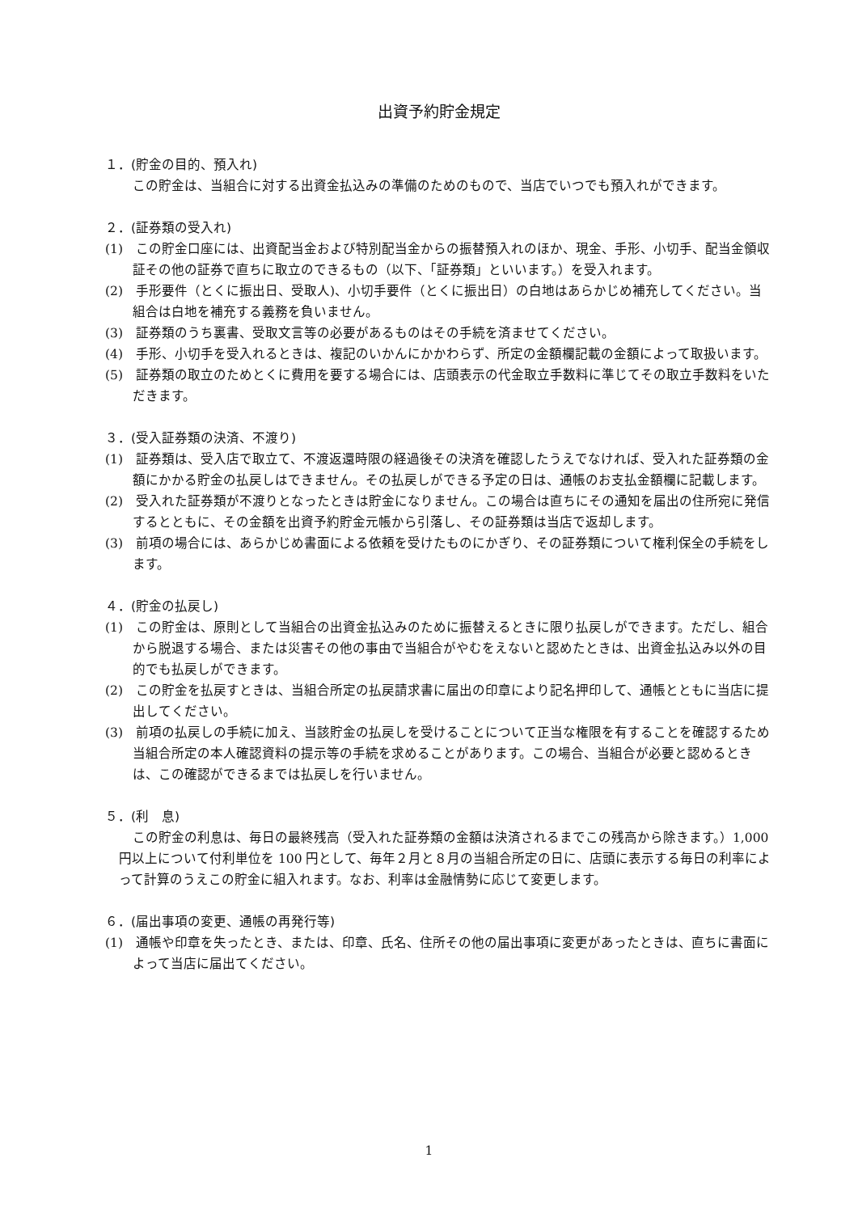出資予約貯金規定
１．(貯金の目的、預入れ)
この貯金は、当組合に対する出資金払込みの準備のためのもので、当店でいつでも預入れができます。
２．(証券類の受入れ)
(1)　この貯金口座には、出資配当金および特別配当金からの振替預入れのほか、現金、手形、小切手、配当金領収証その他の証券で直ちに取立のできるもの（以下、「証券類」といいます。）を受入れます。
(2)　手形要件（とくに振出日、受取人)、小切手要件（とくに振出日）の白地はあらかじめ補充してください。当組合は白地を補充する義務を負いません。
(3)　証券類のうち裏書、受取文言等の必要があるものはその手続を済ませてください。
(4)　手形、小切手を受入れるときは、複記のいかんにかかわらず、所定の金額欄記載の金額によって取扱います。
(5)　証券類の取立のためとくに費用を要する場合には、店頭表示の代金取立手数料に準じてその取立手数料をいただきます。
３．(受入証券類の決済、不渡り)
(1)　証券類は、受入店で取立て、不渡返還時限の経過後その決済を確認したうえでなければ、受入れた証券類の金額にかかる貯金の払戻しはできません。その払戻しができる予定の日は、通帳のお支払金額欄に記載します。
(2)　受入れた証券類が不渡りとなったときは貯金になりません。この場合は直ちにその通知を届出の住所宛に発信するとともに、その金額を出資予約貯金元帳から引落し、その証券類は当店で返却します。
(3)　前項の場合には、あらかじめ書面による依頼を受けたものにかぎり、その証券類について権利保全の手続をします。
４．(貯金の払戻し)
(1)　この貯金は、原則として当組合の出資金払込みのために振替えるときに限り払戻しができます。ただし、組合から脱退する場合、または災害その他の事由で当組合がやむをえないと認めたときは、出資金払込み以外の目的でも払戻しができます。
(2)　この貯金を払戻すときは、当組合所定の払戻請求書に届出の印章により記名押印して、通帳とともに当店に提出してください。
(3)　前項の払戻しの手続に加え、当該貯金の払戻しを受けることについて正当な権限を有することを確認するため当組合所定の本人確認資料の提示等の手続を求めることがあります。この場合、当組合が必要と認めるときは、この確認ができるまでは払戻しを行いません。
５．(利　息)
この貯金の利息は、毎日の最終残高（受入れた証券類の金額は決済されるまでこの残高から除きます。）1,000 円以上について付利単位を 100 円として、毎年２月と８月の当組合所定の日に、店頭に表示する毎日の利率によって計算のうえこの貯金に組入れます。なお、利率は金融情勢に応じて変更します。
６．(届出事項の変更、通帳の再発行等)
(1)　通帳や印章を失ったとき、または、印章、氏名、住所その他の届出事項に変更があったときは、直ちに書面によって当店に届出てください。
1